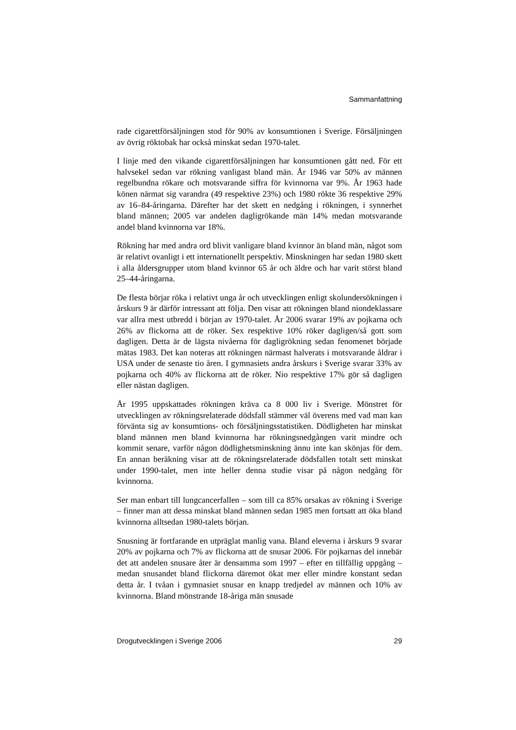Sammanfattning
rade cigarettförsäljningen stod för 90% av konsumtionen i Sverige. Försäljningen av övrig röktobak har också minskat sedan 1970-talet.
I linje med den vikande cigarettförsäljningen har konsumtionen gått ned. För ett halvsekel sedan var rökning vanligast bland män. År 1946 var 50% av männen regelbundna rökare och motsvarande siffra för kvinnorna var 9%. År 1963 hade könen närmat sig varandra (49 respektive 23%) och 1980 rökte 36 respektive 29% av 16–84-åringarna. Därefter har det skett en nedgång i rökningen, i synnerhet bland männen; 2005 var andelen dagligrökande män 14% medan motsvarande andel bland kvinnorna var 18%.
Rökning har med andra ord blivit vanligare bland kvinnor än bland män, något som är relativt ovanligt i ett internationellt perspektiv. Minskningen har sedan 1980 skett i alla åldersgrupper utom bland kvinnor 65 år och äldre och har varit störst bland 25–44-åringarna.
De flesta börjar röka i relativt unga år och utvecklingen enligt skolundersökningen i årskurs 9 är därför intressant att följa. Den visar att rökningen bland niondeklassare var allra mest utbredd i början av 1970-talet. År 2006 svarar 19% av pojkarna och 26% av flickorna att de röker. Sex respektive 10% röker dagligen/så gott som dagligen. Detta är de lägsta nivåerna för dagligrökning sedan fenomenet började mätas 1983. Det kan noteras att rökningen närmast halverats i motsvarande åldrar i USA under de senaste tio åren. I gymnasiets andra årskurs i Sverige svarar 33% av pojkarna och 40% av flickorna att de röker. Nio respektive 17% gör så dagligen eller nästan dagligen.
År 1995 uppskattades rökningen kräva ca 8 000 liv i Sverige. Mönstret för utvecklingen av rökningsrelaterade dödsfall stämmer väl överens med vad man kan förvänta sig av konsumtions- och försäljningsstatistiken. Dödligheten har minskat bland männen men bland kvinnorna har rökningsnedgången varit mindre och kommit senare, varför någon dödlighetsminskning ännu inte kan skönjas för dem. En annan beräkning visar att de rökningsrelaterade dödsfallen totalt sett minskat under 1990-talet, men inte heller denna studie visar på någon nedgång för kvinnorna.
Ser man enbart till lungcancerfallen – som till ca 85% orsakas av rökning i Sverige – finner man att dessa minskat bland männen sedan 1985 men fortsatt att öka bland kvinnorna alltsedan 1980-talets början.
Snusning är fortfarande en utpräglat manlig vana. Bland eleverna i årskurs 9 svarar 20% av pojkarna och 7% av flickorna att de snusar 2006. För pojkarnas del innebär det att andelen snusare åter är densamma som 1997 – efter en tillfällig uppgång – medan snusandet bland flickorna däremot ökat mer eller mindre konstant sedan detta år. I tvåan i gymnasiet snusar en knapp tredjedel av männen och 10% av kvinnorna. Bland mönstrande 18-åriga män snusade
Drogutvecklingen i Sverige 2006 29